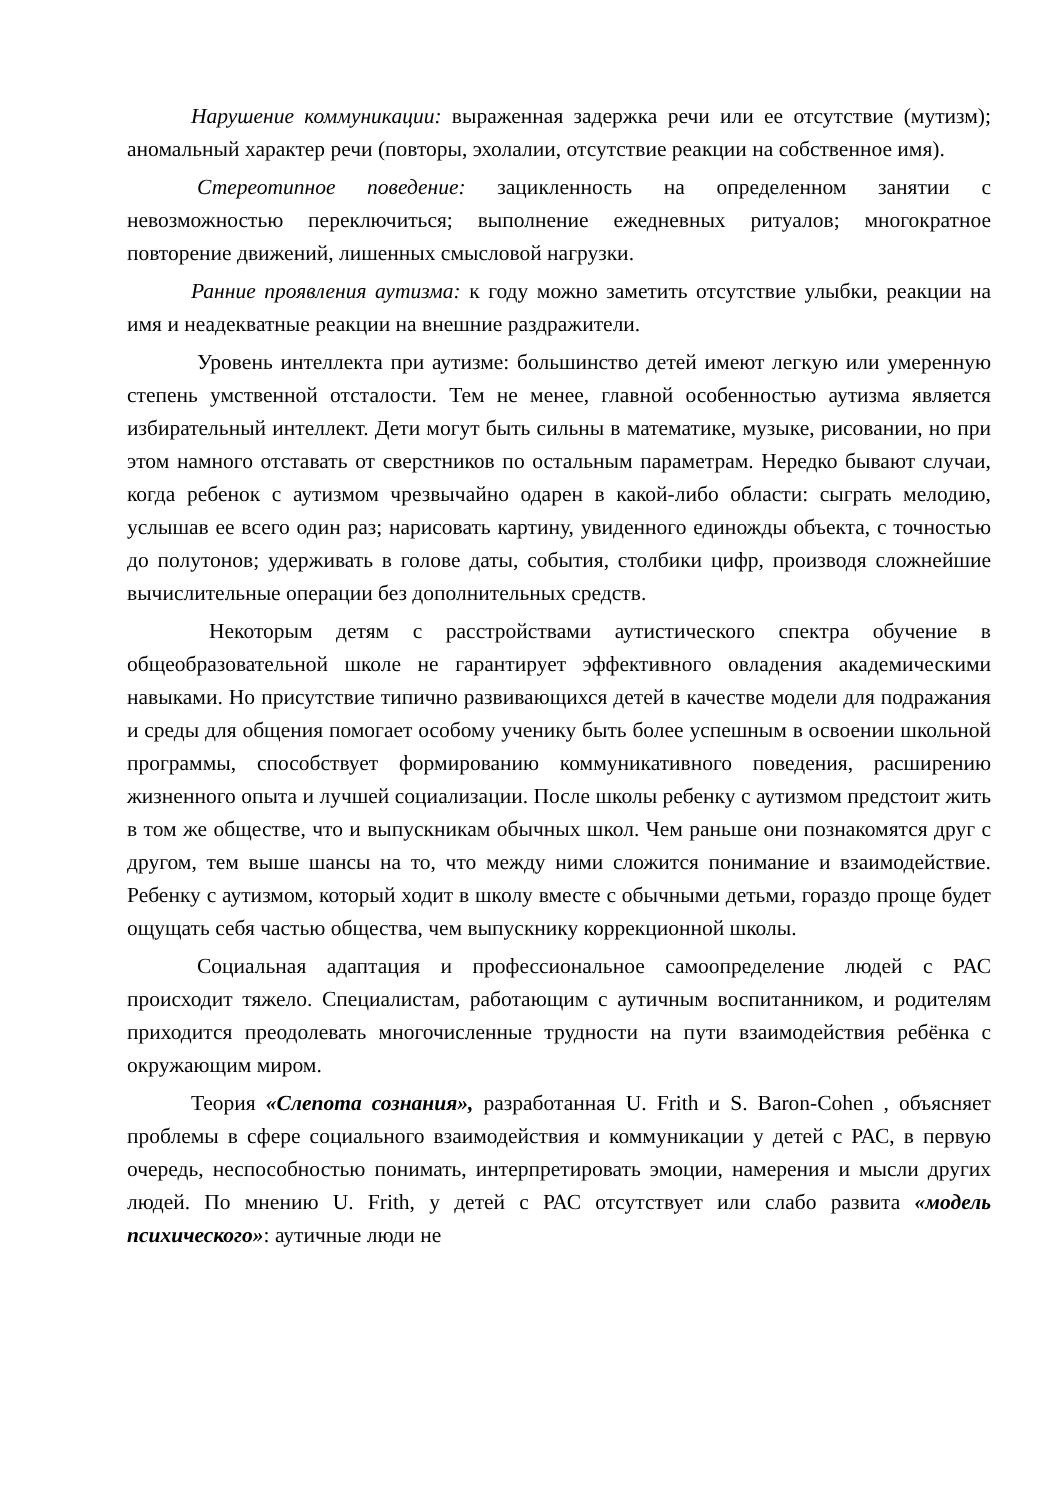Нарушение коммуникации: выраженная задержка речи или ее отсутствие (мутизм); аномальный характер речи (повторы, эхолалии, отсутствие реакции на собственное имя).
Стереотипное поведение: зацикленность на определенном занятии с невозможностью переключиться; выполнение ежедневных ритуалов; многократное повторение движений, лишенных смысловой нагрузки.
Ранние проявления аутизма: к году можно заметить отсутствие улыбки, реакции на имя и неадекватные реакции на внешние раздражители.
Уровень интеллекта при аутизме: большинство детей имеют легкую или умеренную степень умственной отсталости. Тем не менее, главной особенностью аутизма является избирательный интеллект. Дети могут быть сильны в математике, музыке, рисовании, но при этом намного отставать от сверстников по остальным параметрам. Нередко бывают случаи, когда ребенок с аутизмом чрезвычайно одарен в какой-либо области: сыграть мелодию, услышав ее всего один раз; нарисовать картину, увиденного единожды объекта, с точностью до полутонов; удерживать в голове даты, события, столбики цифр, производя сложнейшие вычислительные операции без дополнительных средств.
Некоторым детям с расстройствами аутистического спектра обучение в общеобразовательной школе не гарантирует эффективного овладения академическими навыками. Но присутствие типично развивающихся детей в качестве модели для подражания и среды для общения помогает особому ученику быть более успешным в освоении школьной программы, способствует формированию коммуникативного поведения, расширению жизненного опыта и лучшей социализации. После школы ребенку с аутизмом предстоит жить в том же обществе, что и выпускникам обычных школ. Чем раньше они познакомятся друг с другом, тем выше шансы на то, что между ними сложится понимание и взаимодействие. Ребенку с аутизмом, который ходит в школу вместе с обычными детьми, гораздо проще будет ощущать себя частью общества, чем выпускнику коррекционной школы.
Социальная адаптация и профессиональное самоопределение людей с РАС происходит тяжело. Специалистам, работающим с аутичным воспитанником, и родителям приходится преодолевать многочисленные трудности на пути взаимодействия ребёнка с окружающим миром.
Теория «Слепота сознания», разработанная U. Frith и S. Baron-Cohen , объясняет проблемы в сфере социального взаимодействия и коммуникации у детей с РАС, в первую очередь, неспособностью понимать, интерпретировать эмоции, намерения и мысли других людей. По мнению U. Frith, у детей с РАС отсутствует или слабо развита «модель психического»: аутичные люди не